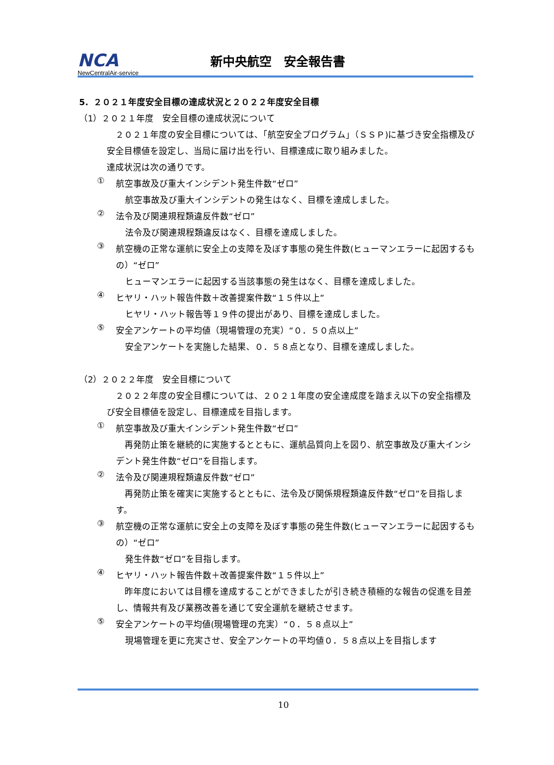NCA
NewCentralAir-service
新中央航空　安全報告書
5．２０２１年度安全目標の達成状況と２０２２年度安全目標
（1）２０２１年度　安全目標の達成状況について
　２０２１年度の安全目標については、「航空安全プログラム」（ＳＳＰ)に基づき安全指標及び安全目標値を設定し、当局に届け出を行い、目標達成に取り組みました。
達成状況は次の通りです。
①
航空事故及び重大インシデント発生件数“ゼロ”
航空事故及び重大インシデントの発生はなく、目標を達成しました。
②
法令及び関連規程類違反件数“ゼロ”
法令及び関連規程類違反はなく、目標を達成しました。
③
航空機の正常な運航に安全上の支障を及ぼす事態の発生件数(ヒューマンエラーに起因するもの）“ゼロ”
ヒューマンエラーに起因する当該事態の発生はなく、目標を達成しました。
④
ヒヤリ・ハット報告件数＋改善提案件数“１５件以上”
ヒヤリ・ハット報告等１９件の提出があり、目標を達成しました。
⑤
安全アンケートの平均値（現場管理の充実）“０．５０点以上”
安全アンケートを実施した結果、０．５８点となり、目標を達成しました。
（2）２０２２年度　安全目標について
　２０２２年度の安全目標については、２０２１年度の安全達成度を踏まえ以下の安全指標及び安全目標値を設定し、目標達成を目指します。
①
航空事故及び重大インシデント発生件数“ゼロ”
　再発防止策を継続的に実施するとともに、運航品質向上を図り、航空事故及び重大インシデント発生件数“ゼロ”を目指します。
②
法令及び関連規程類違反件数“ゼロ”
　再発防止策を確実に実施するとともに、法令及び関係規程類違反件数“ゼロ”を目指します。
③
航空機の正常な運航に安全上の支障を及ぼす事態の発生件数(ヒューマンエラーに起因するもの）“ゼロ”
発生件数“ゼロ”を目指します。
④
ヒヤリ・ハット報告件数＋改善提案件数“１５件以上”
　昨年度においては目標を達成することができましたが引き続き積極的な報告の促進を目差し、情報共有及び業務改善を通じて安全運航を継続させます。
⑤
安全アンケートの平均値(現場管理の充実）“０．５８点以上”
現場管理を更に充実させ、安全アンケートの平均値０．５８点以上を目指します
10